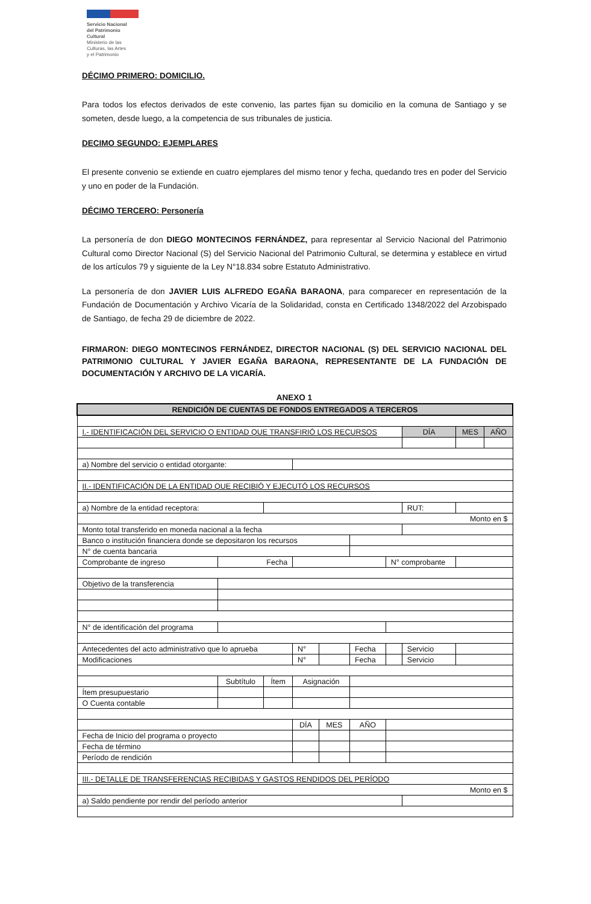Servicio Nacional
del Patrimonio
Cultural
Ministerio de las
Culturas, las Artes
y el Patrimonio
DÉCIMO PRIMERO: DOMICILIO.
Para todos los efectos derivados de este convenio, las partes fijan su domicilio en la comuna de Santiago y se someten, desde luego, a la competencia de sus tribunales de justicia.
DECIMO SEGUNDO: EJEMPLARES
El presente convenio se extiende en cuatro ejemplares del mismo tenor y fecha, quedando tres en poder del Servicio y uno en poder de la Fundación.
DÉCIMO TERCERO: Personería
La personería de don DIEGO MONTECINOS FERNÁNDEZ, para representar al Servicio Nacional del Patrimonio Cultural como Director Nacional (S) del Servicio Nacional del Patrimonio Cultural, se determina y establece en virtud de los artículos 79 y siguiente de la Ley N°18.834 sobre Estatuto Administrativo.
La personería de don JAVIER LUIS ALFREDO EGAÑA BARAONA, para comparecer en representación de la Fundación de Documentación y Archivo Vicaría de la Solidaridad, consta en Certificado 1348/2022 del Arzobispado de Santiago, de fecha 29 de diciembre de 2022.
FIRMARON: DIEGO MONTECINOS FERNÁNDEZ, DIRECTOR NACIONAL (S) DEL SERVICIO NACIONAL DEL PATRIMONIO CULTURAL Y JAVIER EGAÑA BARAONA, REPRESENTANTE DE LA FUNDACIÓN DE DOCUMENTACIÓN Y ARCHIVO DE LA VICARÍA.
ANEXO 1
| RENDICIÓN DE CUENTAS DE FONDOS ENTREGADOS A TERCEROS | | | | | | | | | |
| I.- IDENTIFICACIÓN DEL SERVICIO O ENTIDAD QUE TRANSFIRIÓ LOS RECURSOS | | | | | | | DÍA | MES | AÑO |
| a) Nombre del servicio o entidad otorgante: | | | | | | | | | |
| II.- IDENTIFICACIÓN DE LA ENTIDAD QUE RECIBIÓ Y EJECUTÓ LOS RECURSOS | | | | | | | | | |
| a) Nombre de la entidad receptora: | | | | | | | RUT: | | |
| Monto en $ | | | | | | | | | |
| Monto total transferido en moneda nacional a la fecha | | | | | | | | | |
| Banco o institución financiera donde se depositaron los recursos | | | | | | | | | |
| N° de cuenta bancaria | | | | | | | | | |
| Comprobante de ingreso | Fecha | | | | | N° comprobante | | | |
| Objetivo de la transferencia | | | | | | | | | |
| N° de identificación del programa | | | | | | | | | |
| Antecedentes del acto administrativo que lo aprueba | | | N° | | Fecha | | Servicio | | |
| Modificaciones | | | N° | | Fecha | | Servicio | | |
| | Subtítulo | Ítem | Asignación | | | | | | |
| Ítem presupuestario | | | | | | | | | |
| O Cuenta contable | | | | | | | | | |
| | | | DÍA | MES | AÑO | | | | |
| Fecha de Inicio del programa o proyecto | | | | | | | | | |
| Fecha de término | | | | | | | | | |
| Período de rendición | | | | | | | | | |
| III.- DETALLE DE TRANSFERENCIAS RECIBIDAS Y GASTOS RENDIDOS DEL PERÍODO | | | | | | | | | |
| Monto en $ | | | | | | | | | |
| a) Saldo pendiente por rendir del período anterior | | | | | | | | | |